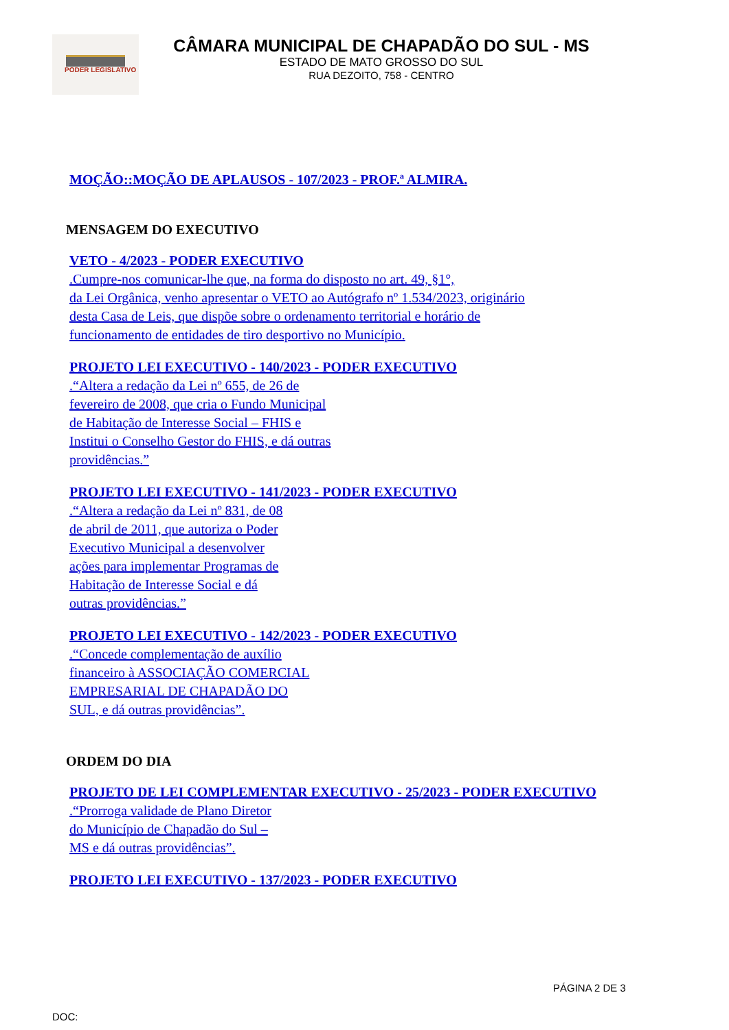PODER LEGISLATIVO
CÂMARA MUNICIPAL DE CHAPADÃO DO SUL - MS
ESTADO DE MATO GROSSO DO SUL
RUA DEZOITO, 758 - CENTRO
MOÇÃO::MOÇÃO DE APLAUSOS - 107/2023 - PROF.ª ALMIRA.
MENSAGEM DO EXECUTIVO
VETO - 4/2023 - PODER EXECUTIVO
.Cumpre-nos comunicar-lhe que, na forma do disposto no art. 49, §1°,
da Lei Orgânica, venho apresentar o VETO ao Autógrafo nº 1.534/2023, originário
desta Casa de Leis, que dispõe sobre o ordenamento territorial e horário de
funcionamento de entidades de tiro desportivo no Município.
PROJETO LEI EXECUTIVO - 140/2023 - PODER EXECUTIVO
.“Altera a redação da Lei nº 655, de 26 de
fevereiro de 2008, que cria o Fundo Municipal
de Habitação de Interesse Social – FHIS e
Institui o Conselho Gestor do FHIS, e dá outras
providências.”
PROJETO LEI EXECUTIVO - 141/2023 - PODER EXECUTIVO
.“Altera a redação da Lei nº 831, de 08
de abril de 2011, que autoriza o Poder
Executivo Municipal a desenvolver
ações para implementar Programas de
Habitação de Interesse Social e dá
outras providências.”
PROJETO LEI EXECUTIVO - 142/2023 - PODER EXECUTIVO
.“Concede complementação de auxílio
financeiro à ASSOCIAÇÃO COMERCIAL
EMPRESARIAL DE CHAPADÃO DO
SUL, e dá outras providências”.
ORDEM DO DIA
PROJETO DE LEI COMPLEMENTAR EXECUTIVO - 25/2023 - PODER EXECUTIVO
.“Prorroga validade de Plano Diretor
do Município de Chapadão do Sul –
MS e dá outras providências”.
PROJETO LEI EXECUTIVO - 137/2023 - PODER EXECUTIVO
PÁGINA 2 DE 3
DOC: